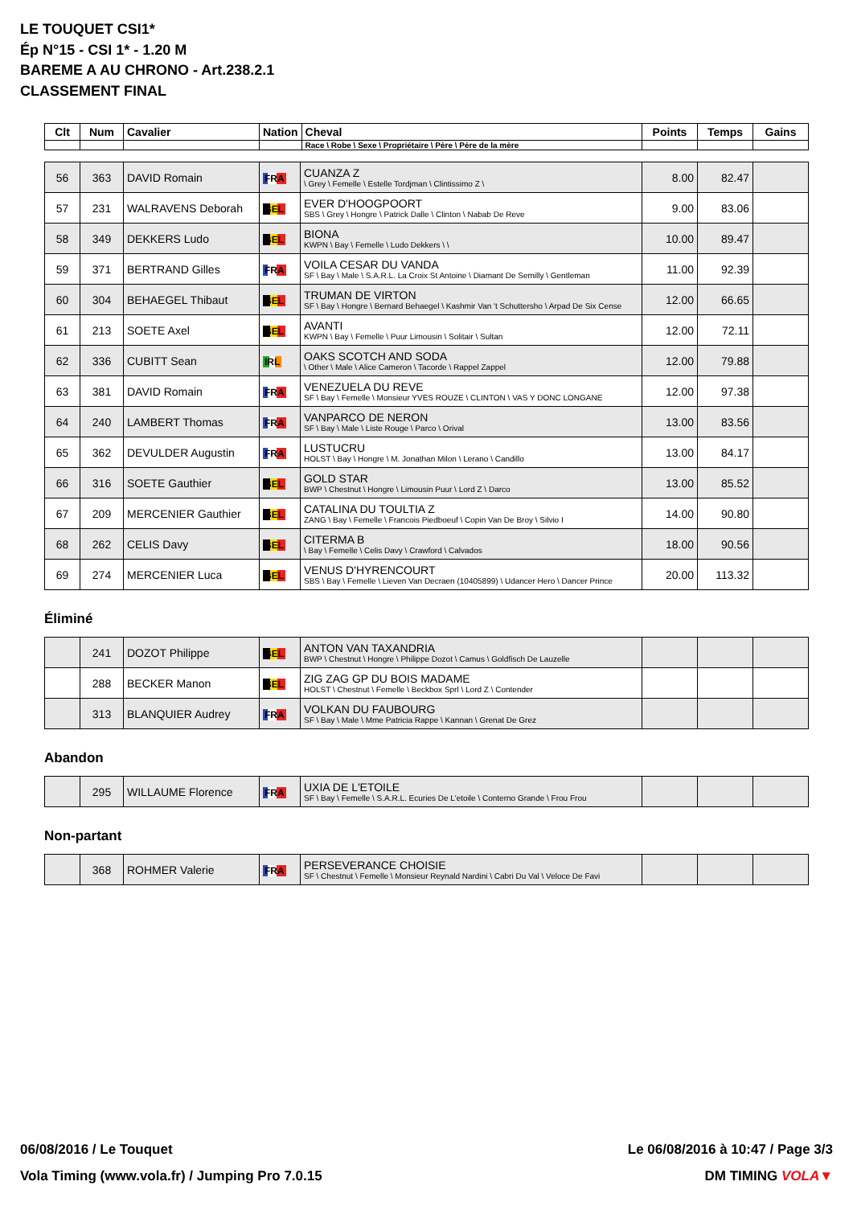LE TOUQUET CSI1*
Ép N°15 - CSI 1* - 1.20 M
BAREME A AU CHRONO - Art.238.2.1
CLASSEMENT FINAL
| Clt | Num | Cavalier | Nation | Cheval | Points | Temps | Gains |
| --- | --- | --- | --- | --- | --- | --- | --- |
| | | | | Race \ Robe \ Sexe \ Propriétaire \ Père \ Père de la mère | | | |
| 56 | 363 | DAVID Romain | FRA | CUANZA Z \ Grey \ Femelle \ Estelle Tordjman \ Clintissimo Z \ | 8.00 | 82.47 | |
| 57 | 231 | WALRAVENS Deborah | BEL | EVER D'HOOGPOORT SBS \ Grey \ Hongre \ Patrick Dalle \ Clinton \ Nabab De Reve | 9.00 | 83.06 | |
| 58 | 349 | DEKKERS Ludo | BEL | BIONA KWPN \ Bay \ Femelle \ Ludo Dekkers \ \ | 10.00 | 89.47 | |
| 59 | 371 | BERTRAND Gilles | FRA | VOILA CESAR DU VANDA SF \ Bay \ Male \ S.A.R.L. La Croix St Antoine \ Diamant De Semilly \ Gentleman | 11.00 | 92.39 | |
| 60 | 304 | BEHAEGEL Thibaut | BEL | TRUMAN DE VIRTON SF \ Bay \ Hongre \ Bernard Behaegel \ Kashmir Van 't Schuttersho \ Arpad De Six Cense | 12.00 | 66.65 | |
| 61 | 213 | SOETE Axel | BEL | AVANTI KWPN \ Bay \ Femelle \ Puur Limousin \ Solitair \ Sultan | 12.00 | 72.11 | |
| 62 | 336 | CUBITT Sean | IRL | OAKS SCOTCH AND SODA \ Other \ Male \ Alice Cameron \ Tacorde \ Rappel Zappel | 12.00 | 79.88 | |
| 63 | 381 | DAVID Romain | FRA | VENEZUELA DU REVE SF \ Bay \ Femelle \ Monsieur YVES ROUZE \ CLINTON \ VAS Y DONC LONGANE | 12.00 | 97.38 | |
| 64 | 240 | LAMBERT Thomas | FRA | VANPARCO DE NERON SF \ Bay \ Male \ Liste Rouge \ Parco \ Orival | 13.00 | 83.56 | |
| 65 | 362 | DEVULDER Augustin | FRA | LUSTUCRU HOLST \ Bay \ Hongre \ M. Jonathan Milon \ Lerano \ Candillo | 13.00 | 84.17 | |
| 66 | 316 | SOETE Gauthier | BEL | GOLD STAR BWP \ Chestnut \ Hongre \ Limousin Puur \ Lord Z \ Darco | 13.00 | 85.52 | |
| 67 | 209 | MERCENIER Gauthier | BEL | CATALINA DU TOULTIA Z ZANG \ Bay \ Femelle \ Francois Piedboeuf \ Copin Van De Broy \ Silvio I | 14.00 | 90.80 | |
| 68 | 262 | CELIS Davy | BEL | CITERMA B \ Bay \ Femelle \ Celis Davy \ Crawford \ Calvados | 18.00 | 90.56 | |
| 69 | 274 | MERCENIER Luca | BEL | VENUS D'HYRENCOURT SBS \ Bay \ Femelle \ Lieven Van Decraen (10405899) \ Udancer Hero \ Dancer Prince | 20.00 | 113.32 | |
Éliminé
| | 241 | DOZOT Philippe | BEL | ANTON VAN TAXANDRIA BWP \ Chestnut \ Hongre \ Philippe Dozot \ Camus \ Goldfisch De Lauzelle | | | |
| | 288 | BECKER Manon | BEL | ZIG ZAG GP DU BOIS MADAME HOLST \ Chestnut \ Femelle \ Beckbox Sprl \ Lord Z \ Contender | | | |
| | 313 | BLANQUIER Audrey | FRA | VOLKAN DU FAUBOURG SF \ Bay \ Male \ Mme Patricia Rappe \ Kannan \ Grenat De Grez | | | |
Abandon
| | 295 | WILLAUME Florence | FRA | UXIA DE L'ETOILE SF \ Bay \ Femelle \ S.A.R.L. Ecuries De L'etoile \ Conterno Grande \ Frou Frou | | | |
Non-partant
| | 368 | ROHMER Valerie | FRA | PERSEVERANCE CHOISIE SF \ Chestnut \ Femelle \ Monsieur Reynald Nardini \ Cabri Du Val \ Veloce De Favi | | | |
06/08/2016 / Le Touquet Le 06/08/2016 à 10:47 / Page 3/3
Vola Timing (www.vola.fr) / Jumping Pro 7.0.15 DM TIMING VOLA▼